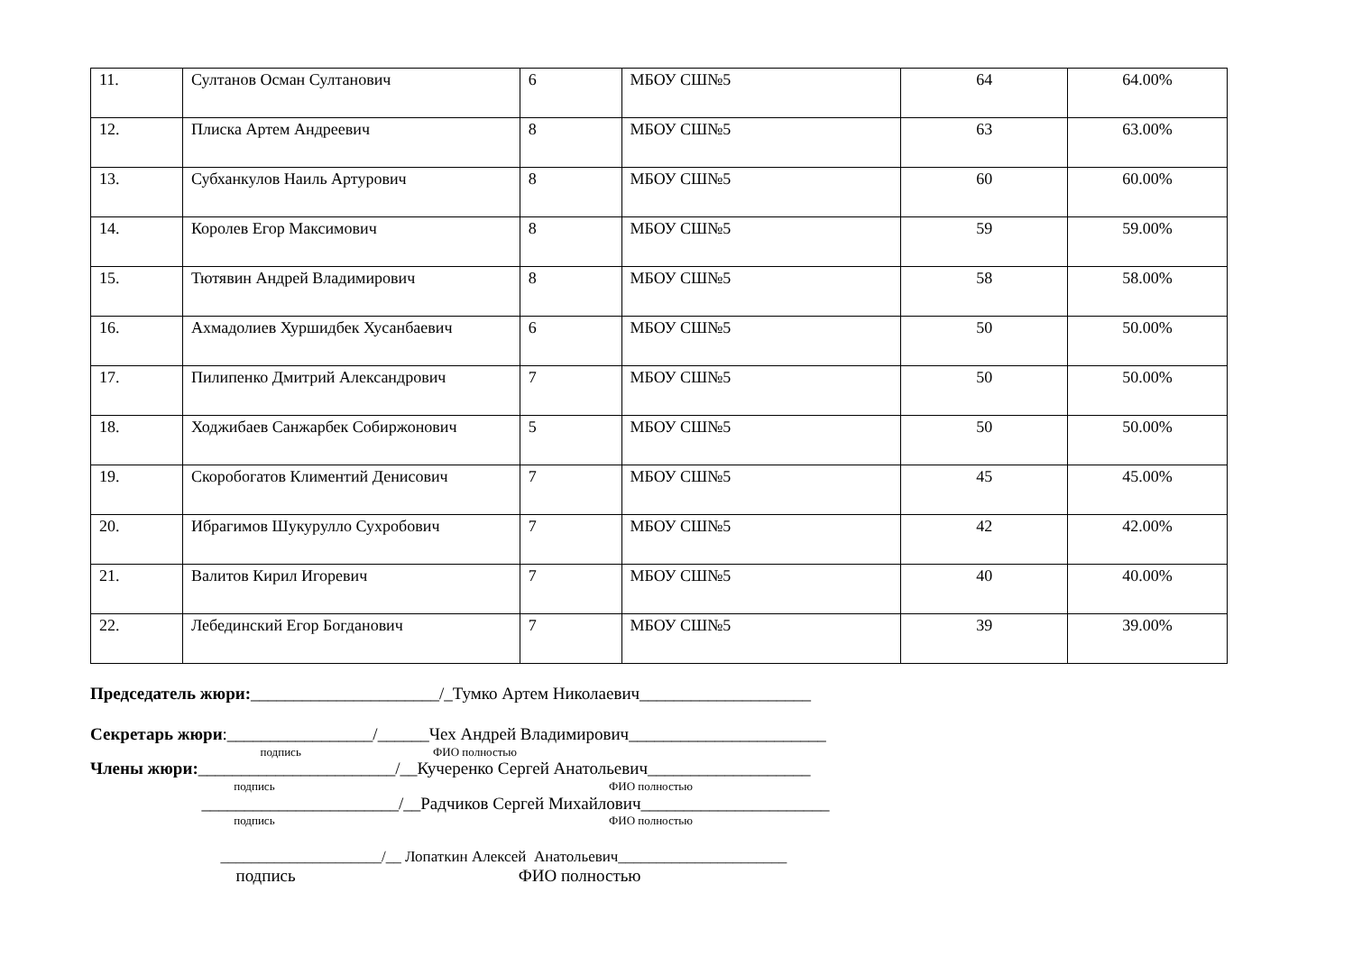| 11. | Султанов Осман Султанович | 6 | МБОУ СШ№5 | 64 | 64.00% |
| 12. | Плиска Артем Андреевич | 8 | МБОУ СШ№5 | 63 | 63.00% |
| 13. | Субханкулов Наиль Артурович | 8 | МБОУ СШ№5 | 60 | 60.00% |
| 14. | Королев Егор Максимович | 8 | МБОУ СШ№5 | 59 | 59.00% |
| 15. | Тютявин Андрей Владимирович | 8 | МБОУ СШ№5 | 58 | 58.00% |
| 16. | Ахмадолиев Хуршидбек Хусанбаевич | 6 | МБОУ СШ№5 | 50 | 50.00% |
| 17. | Пилипенко Дмитрий Александрович | 7 | МБОУ СШ№5 | 50 | 50.00% |
| 18. | Ходжибаев Санжарбек Собиржонович | 5 | МБОУ СШ№5 | 50 | 50.00% |
| 19. | Скоробогатов Климентий Денисович | 7 | МБОУ СШ№5 | 45 | 45.00% |
| 20. | Ибрагимов Шукурулло Сухробович | 7 | МБОУ СШ№5 | 42 | 42.00% |
| 21. | Валитов Кирил Игоревич | 7 | МБОУ СШ№5 | 40 | 40.00% |
| 22. | Лебединский Егор Богданович | 7 | МБОУ СШ№5 | 39 | 39.00% |
Председатель жюри:______________________/_Тумко Артем Николаевич____________________
Секретарь жюри:_________________/______Чех Андрей Владимирович_______________________
подпись ФИО полностью
Члены жюри:_______________________/__Кучеренко Сергей Анатольевич___________________
подпись ФИО полностью
_______________________/__Радчиков Сергей Михайлович______________________
подпись ФИО полностью
_____________________/__ Лопаткин Алексей Анатольевич______________________
подпись ФИО полностью